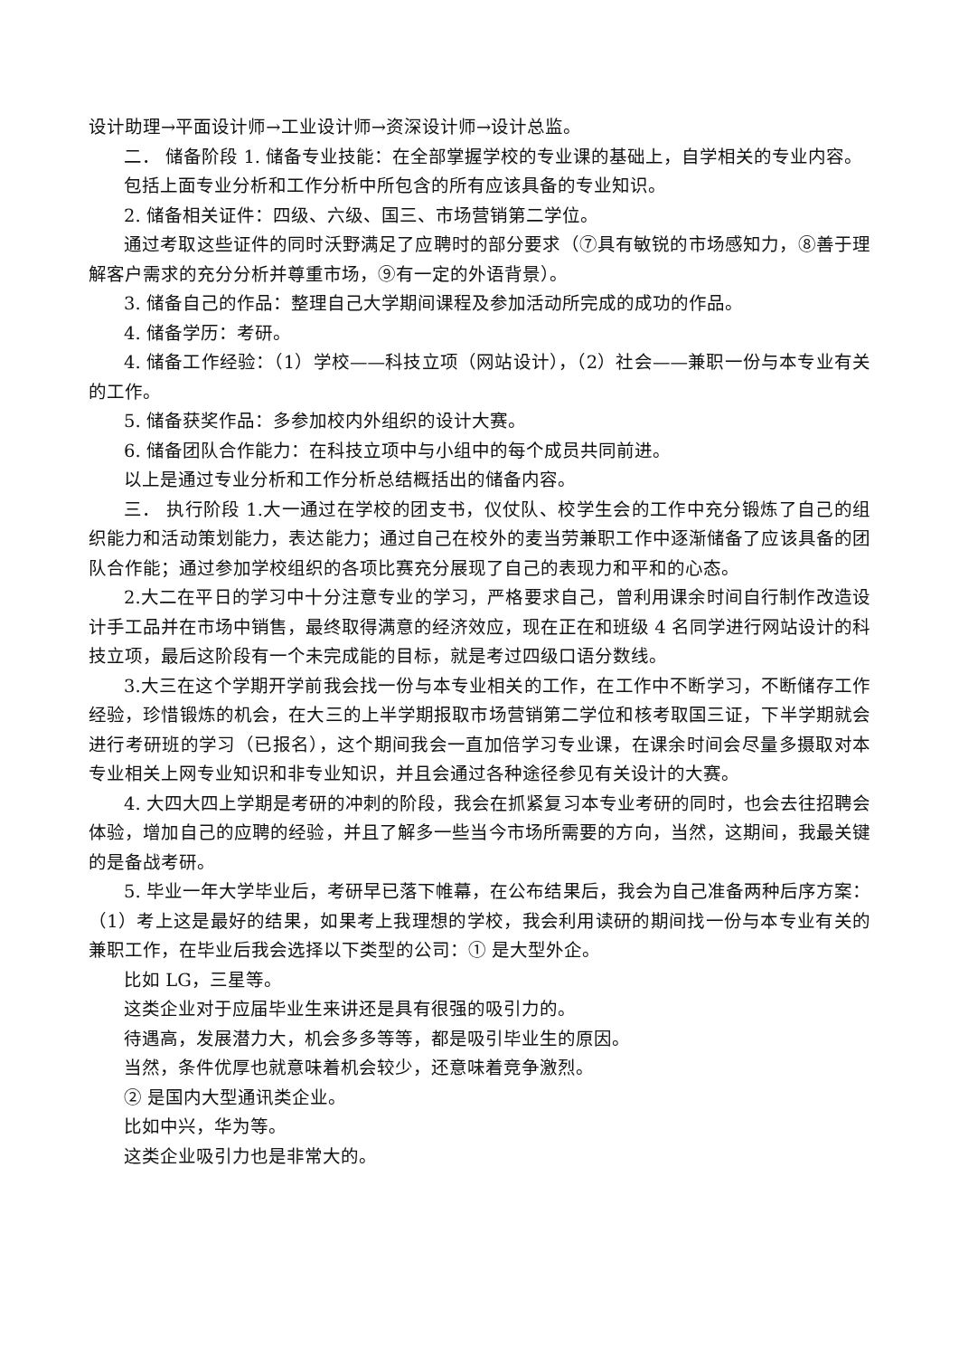设计助理→平面设计师→工业设计师→资深设计师→设计总监。
二． 储备阶段 1. 储备专业技能：在全部掌握学校的专业课的基础上，自学相关的专业内容。
包括上面专业分析和工作分析中所包含的所有应该具备的专业知识。
2. 储备相关证件：四级、六级、国三、市场营销第二学位。
通过考取这些证件的同时沃野满足了应聘时的部分要求（⑦具有敏锐的市场感知力，⑧善于理解客户需求的充分分析并尊重市场，⑨有一定的外语背景）。
3. 储备自己的作品：整理自己大学期间课程及参加活动所完成的成功的作品。
4. 储备学历：考研。
4. 储备工作经验：（1）学校——科技立项（网站设计），（2）社会——兼职一份与本专业有关的工作。
5. 储备获奖作品：多参加校内外组织的设计大赛。
6. 储备团队合作能力：在科技立项中与小组中的每个成员共同前进。
以上是通过专业分析和工作分析总结概括出的储备内容。
三． 执行阶段 1.大一通过在学校的团支书，仪仗队、校学生会的工作中充分锻炼了自己的组织能力和活动策划能力，表达能力；通过自己在校外的麦当劳兼职工作中逐渐储备了应该具备的团队合作能；通过参加学校组织的各项比赛充分展现了自己的表现力和平和的心态。
2.大二在平日的学习中十分注意专业的学习，严格要求自己，曾利用课余时间自行制作改造设计手工品并在市场中销售，最终取得满意的经济效应，现在正在和班级 4 名同学进行网站设计的科技立项，最后这阶段有一个未完成能的目标，就是考过四级口语分数线。
3.大三在这个学期开学前我会找一份与本专业相关的工作，在工作中不断学习，不断储存工作经验，珍惜锻炼的机会，在大三的上半学期报取市场营销第二学位和核考取国三证，下半学期就会进行考研班的学习（已报名），这个期间我会一直加倍学习专业课，在课余时间会尽量多摄取对本专业相关上网专业知识和非专业知识，并且会通过各种途径参见有关设计的大赛。
4. 大四大四上学期是考研的冲刺的阶段，我会在抓紧复习本专业考研的同时，也会去往招聘会体验，增加自己的应聘的经验，并且了解多一些当今市场所需要的方向，当然，这期间，我最关键的是备战考研。
5. 毕业一年大学毕业后，考研早已落下帷幕，在公布结果后，我会为自己准备两种后序方案：（1）考上这是最好的结果，如果考上我理想的学校，我会利用读研的期间找一份与本专业有关的兼职工作，在毕业后我会选择以下类型的公司：① 是大型外企。
比如 LG，三星等。
这类企业对于应届毕业生来讲还是具有很强的吸引力的。
待遇高，发展潜力大，机会多多等等，都是吸引毕业生的原因。
当然，条件优厚也就意味着机会较少，还意味着竞争激烈。
② 是国内大型通讯类企业。
比如中兴，华为等。
这类企业吸引力也是非常大的。